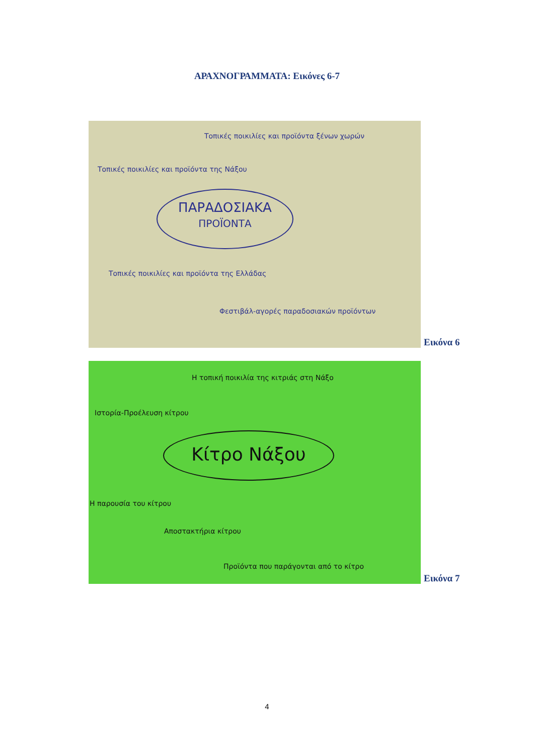ΑΡΑΧΝΟΓΡΑΜΜΑΤΑ: Εικόνες 6-7
Τοπικές ποικιλίες και προϊόντα ξένων χωρών
Τοπικές ποικιλίες και προϊόντα της Νάξου
ΠΑΡΑΔΟΣΙΑΚΑ
ΠΡΟΪΟΝΤΑ
Τοπικές ποικιλίες και προϊόντα της Ελλάδας
Φεστιβάλ-αγορές παραδοσιακών προϊόντων
Εικόνα 6
Η τοπική ποικιλία της κιτριάς στη Νάξο
Ιστορία-Προέλευση κίτρου
Κίτρο Νάξου
Η παρουσία του κίτρου
Αποστακτήρια κίτρου
Προϊόντα που παράγονται από το κίτρο
Εικόνα 7
4